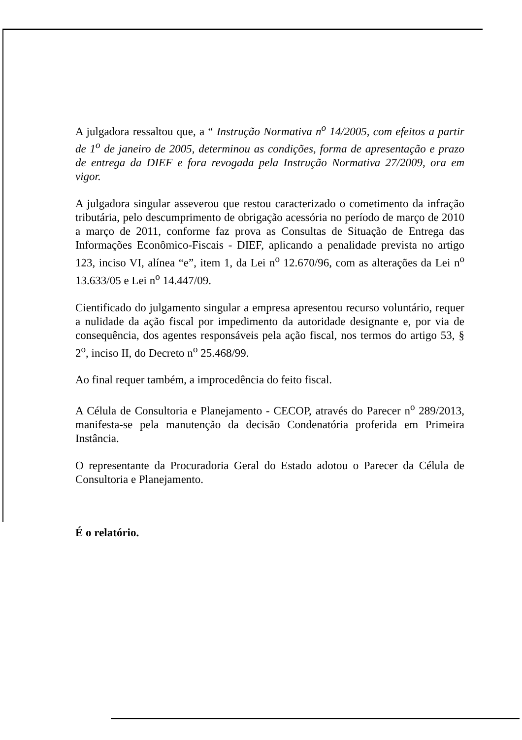A julgadora ressaltou que, a “ Instrução Normativa n<sup>o</sup> 14/2005, com efeitos a partir de 1<sup>o</sup> de janeiro de 2005, determinou as condições, forma de apresentação e prazo de entrega da DIEF e fora revogada pela Instrução Normativa 27/2009, ora em vigor.
A julgadora singular asseverou que restou caracterizado o cometimento da infração tributária, pelo descumprimento de obrigação acessória no período de março de 2010 a março de 2011, conforme faz prova as Consultas de Situação de Entrega das Informações Econômico-Fiscais - DIEF, aplicando a penalidade prevista no artigo 123, inciso VI, alínea “e”, item 1, da Lei n<sup>o</sup> 12.670/96, com as alterações da Lei n<sup>o</sup> 13.633/05 e Lei n<sup>o</sup> 14.447/09.
Cientificado do julgamento singular a empresa apresentou recurso voluntário, requer a nulidade da ação fiscal por impedimento da autoridade designante e, por via de consequência, dos agentes responsáveis pela ação fiscal, nos termos do artigo 53, § 2<sup>o</sup>, inciso II, do Decreto n<sup>o</sup> 25.468/99.
Ao final requer também, a improcedência do feito fiscal.
A Célula de Consultoria e Planejamento - CECOP, através do Parecer n<sup>o</sup> 289/2013, manifesta-se pela manutenção da decisão Condenatória proferida em Primeira Instância.
O representante da Procuradoria Geral do Estado adotou o Parecer da Célula de Consultoria e Planejamento.
É o relatório.